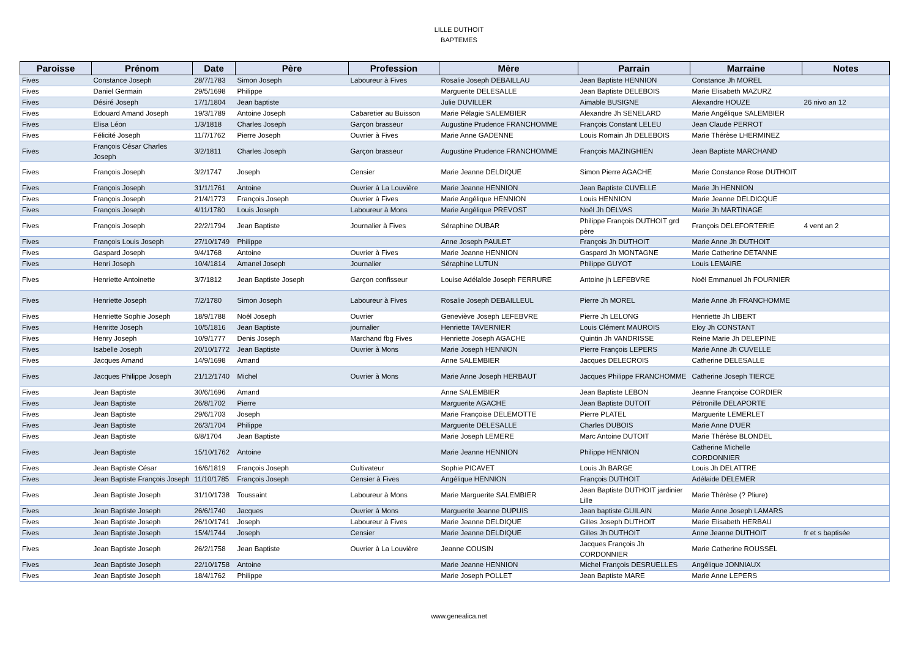LILLE DUTHOIT
BAPTEMES
| Paroisse | Prénom | Date | Père | Profession | Mère | Parrain | Marraine | Notes |
| --- | --- | --- | --- | --- | --- | --- | --- | --- |
| Fives | Constance Joseph | 28/7/1783 | Simon Joseph | Laboureur à Fives | Rosalie Joseph DEBAILLAU | Jean Baptiste HENNION | Constance Jh MOREL | |
| Fives | Daniel Germain | 29/5/1698 | Philippe | | Marguerite DELESALLE | Jean Baptiste DELEBOIS | Marie Elisabeth MAZURZ | |
| Fives | Désiré Joseph | 17/1/1804 | Jean baptiste | | Julie DUVILLER | Aimable BUSIGNE | Alexandre HOUZE | 26 nivo an 12 |
| Fives | Edouard Amand Joseph | 19/3/1789 | Antoine Joseph | Cabaretier au Buisson | Marie Pélagie SALEMBIER | Alexandre Jh SENELARD | Marie Angélique SALEMBIER | |
| Fives | Elisa Léon | 1/3/1818 | Charles Joseph | Garçon brasseur | Augustine Prudence FRANCHOMME | François Constant LELEU | Jean Claude PERROT | |
| Fives | Félicité Joseph | 11/7/1762 | Pierre Joseph | Ouvrier à Fives | Marie Anne GADENNE | Louis Romain Jh DELEBOIS | Marie Thérèse LHERMINEZ | |
| Fives | François César Charles Joseph | 3/2/1811 | Charles Joseph | Garçon brasseur | Augustine Prudence FRANCHOMME | François MAZINGHIEN | Jean Baptiste MARCHAND | |
| Fives | François Joseph | 3/2/1747 | Joseph | Censier | Marie Jeanne DELDIQUE | Simon Pierre AGACHE | Marie Constance Rose DUTHOIT | |
| Fives | François Joseph | 31/1/1761 | Antoine | Ouvrier à La Louvière | Marie Jeanne HENNION | Jean Baptiste CUVELLE | Marie Jh HENNION | |
| Fives | François Joseph | 21/4/1773 | François Joseph | Ouvrier à Fives | Marie Angélique HENNION | Louis HENNION | Marie Jeanne DELDICQUE | |
| Fives | François Joseph | 4/11/1780 | Louis Joseph | Laboureur à Mons | Marie Angélique PREVOST | Noël Jh DELVAS | Marie Jh MARTINAGE | |
| Fives | François Joseph | 22/2/1794 | Jean Baptiste | Journalier à Fives | Séraphine DUBAR | Philippe François DUTHOIT grd père | François DELEFORTERIE | 4 vent an 2 |
| Fives | François Louis Joseph | 27/10/1749 | Philippe | | Anne Joseph PAULET | François Jh DUTHOIT | Marie Anne Jh DUTHOIT | |
| Fives | Gaspard Joseph | 9/4/1768 | Antoine | Ouvrier à Fives | Marie Jeanne HENNION | Gaspard Jh MONTAGNE | Marie Catherine DETANNE | |
| Fives | Henri Joseph | 10/4/1814 | Amanel Joseph | Journalier | Séraphine LUTUN | Philippe GUYOT | Louis LEMAIRE | |
| Fives | Henriette Antoinette | 3/7/1812 | Jean Baptiste Joseph | Garçon confisseur | Louise Adélaîde Joseph FERRURE | Antoine jh LEFEBVRE | Noêl Emmanuel Jh FOURNIER | |
| Fives | Henriette Joseph | 7/2/1780 | Simon Joseph | Laboureur à Fives | Rosalie Joseph DEBAILLEUL | Pierre Jh MOREL | Marie Anne Jh FRANCHOMME | |
| Fives | Henriette Sophie Joseph | 18/9/1788 | Noêl Joseph | Ouvrier | Geneviève Joseph LEFEBVRE | Pierre Jh LELONG | Henriette Jh LIBERT | |
| Fives | Henritte Joseph | 10/5/1816 | Jean Baptiste | journalier | Henriette TAVERNIER | Louis Clément MAUROIS | Eloy Jh CONSTANT | |
| Fives | Henry Joseph | 10/9/1777 | Denis Joseph | Marchand fbg Fives | Henriette Joseph AGACHE | Quintin Jh VANDRISSE | Reine Marie Jh DELEPINE | |
| Fives | Isabelle Joseph | 20/10/1772 | Jean Baptiste | Ouvrier à Mons | Marie Joseph HENNION | Pierre François LEPERS | Marie Anne Jh CUVELLE | |
| Fives | Jacques Amand | 14/9/1698 | Amand | | Anne SALEMBIER | Jacques DELECROIS | Catherine DELESALLE | |
| Fives | Jacques Philippe Joseph | 21/12/1740 | Michel | Ouvrier à Mons | Marie Anne Joseph HERBAUT | Jacques Philippe FRANCHOMME | Catherine Joseph TIERCE | |
| Fives | Jean Baptiste | 30/6/1696 | Amand | | Anne SALEMBIER | Jean Baptiste LEBON | Jeanne Françoise CORDIER | |
| Fives | Jean Baptiste | 26/8/1702 | Pierre | | Marguerite AGACHE | Jean Baptiste DUTOIT | Pétronille DELAPORTE | |
| Fives | Jean Baptiste | 29/6/1703 | Joseph | | Marie Françoise DELEMOTTE | Pierre PLATEL | Marguerite LEMERLET | |
| Fives | Jean Baptiste | 26/3/1704 | Philippe | | Marguerite DELESALLE | Charles DUBOIS | Marie Anne D'UER | |
| Fives | Jean Baptiste | 6/8/1704 | Jean Baptiste | | Marie Joseph LEMERE | Marc Antoine DUTOIT | Marie Thérèse BLONDEL | |
| Fives | Jean Baptiste | 15/10/1762 | Antoine | | Marie Jeanne HENNION | Philippe HENNION | Catherine Michelle CORDONNIER | |
| Fives | Jean Baptiste César | 16/6/1819 | François Joseph | Cultivateur | Sophie PICAVET | Louis Jh BARGE | Louis Jh DELATTRE | |
| Fives | Jean Baptiste François Joseph | 11/10/1785 | François Joseph | Censier à Fives | Angélique HENNION | François DUTHOIT | Adélaide DELEMER | |
| Fives | Jean Baptiste Joseph | 31/10/1738 | Toussaint | Laboureur à Mons | Marie Marguerite SALEMBIER | Jean Baptiste DUTHOIT jardinier Lille | Marie Thérèse (? Pliure) | |
| Fives | Jean Baptiste Joseph | 26/6/1740 | Jacques | Ouvrier à Mons | Marguerite Jeanne DUPUIS | Jean baptiste GUILAIN | Marie Anne Joseph LAMARS | |
| Fives | Jean Baptiste Joseph | 26/10/1741 | Joseph | Laboureur à Fives | Marie Jeanne DELDIQUE | Gilles Joseph DUTHOIT | Marie Elisabeth HERBAU | |
| Fives | Jean Baptiste Joseph | 15/4/1744 | Joseph | Censier | Marie Jeanne DELDIQUE | Gilles Jh DUTHOIT | Anne Jeanne DUTHOIT | fr et s baptisée |
| Fives | Jean Baptiste Joseph | 26/2/1758 | Jean Baptiste | Ouvrier à La Louvière | Jeanne COUSIN | Jacques François Jh CORDONNIER | Marie Catherine ROUSSEL | |
| Fives | Jean Baptiste Joseph | 22/10/1758 | Antoine | | Marie Jeanne HENNION | Michel François DESRUELLES | Angélique JONNIAUX | |
| Fives | Jean Baptiste Joseph | 18/4/1762 | Philippe | | Marie Joseph POLLET | Jean Baptiste MARE | Marie Anne LEPERS | |
www.genealica.net